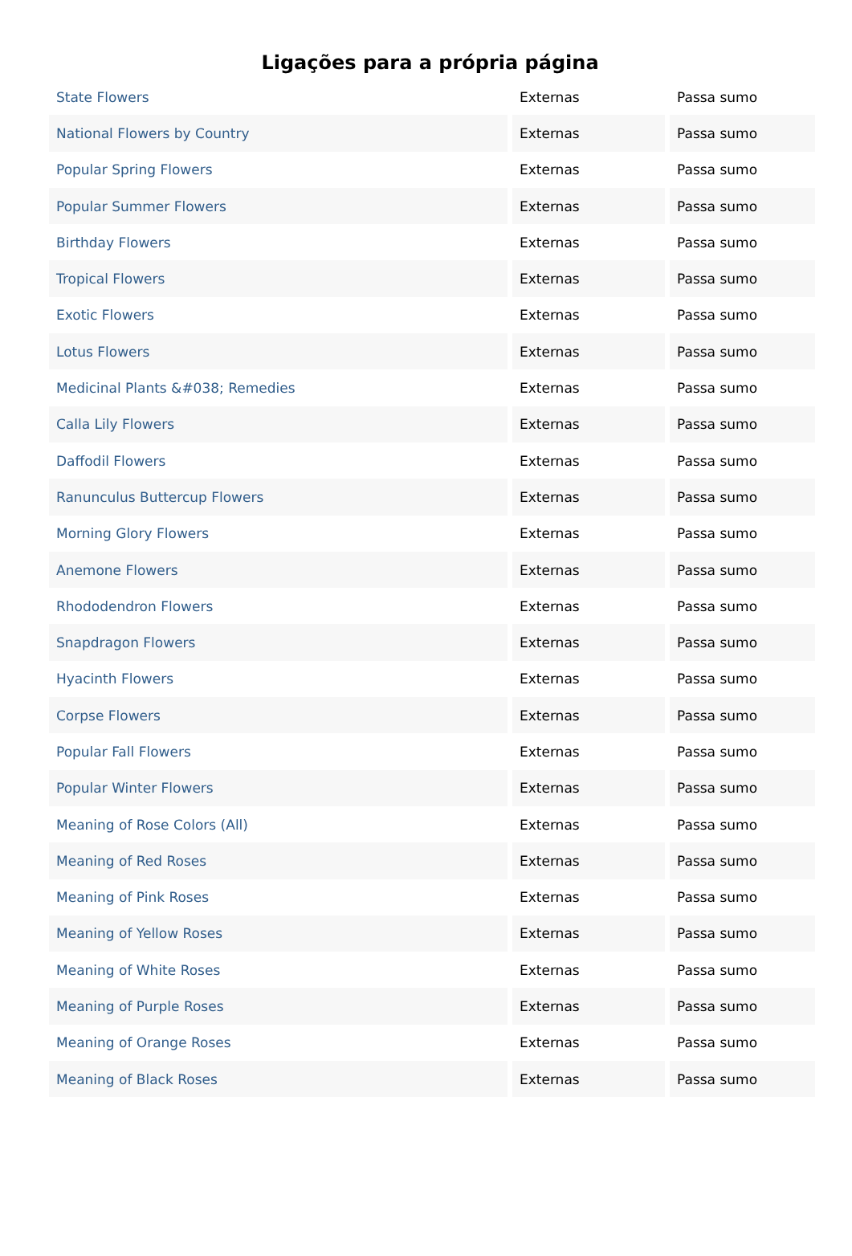Ligações para a própria página
| State Flowers | Externas | Passa sumo |
| National Flowers by Country | Externas | Passa sumo |
| Popular Spring Flowers | Externas | Passa sumo |
| Popular Summer Flowers | Externas | Passa sumo |
| Birthday Flowers | Externas | Passa sumo |
| Tropical Flowers | Externas | Passa sumo |
| Exotic Flowers | Externas | Passa sumo |
| Lotus Flowers | Externas | Passa sumo |
| Medicinal Plants &#038; Remedies | Externas | Passa sumo |
| Calla Lily Flowers | Externas | Passa sumo |
| Daffodil Flowers | Externas | Passa sumo |
| Ranunculus Buttercup Flowers | Externas | Passa sumo |
| Morning Glory Flowers | Externas | Passa sumo |
| Anemone Flowers | Externas | Passa sumo |
| Rhododendron Flowers | Externas | Passa sumo |
| Snapdragon Flowers | Externas | Passa sumo |
| Hyacinth Flowers | Externas | Passa sumo |
| Corpse Flowers | Externas | Passa sumo |
| Popular Fall Flowers | Externas | Passa sumo |
| Popular Winter Flowers | Externas | Passa sumo |
| Meaning of Rose Colors (All) | Externas | Passa sumo |
| Meaning of Red Roses | Externas | Passa sumo |
| Meaning of Pink Roses | Externas | Passa sumo |
| Meaning of Yellow Roses | Externas | Passa sumo |
| Meaning of White Roses | Externas | Passa sumo |
| Meaning of Purple Roses | Externas | Passa sumo |
| Meaning of Orange Roses | Externas | Passa sumo |
| Meaning of Black Roses | Externas | Passa sumo |